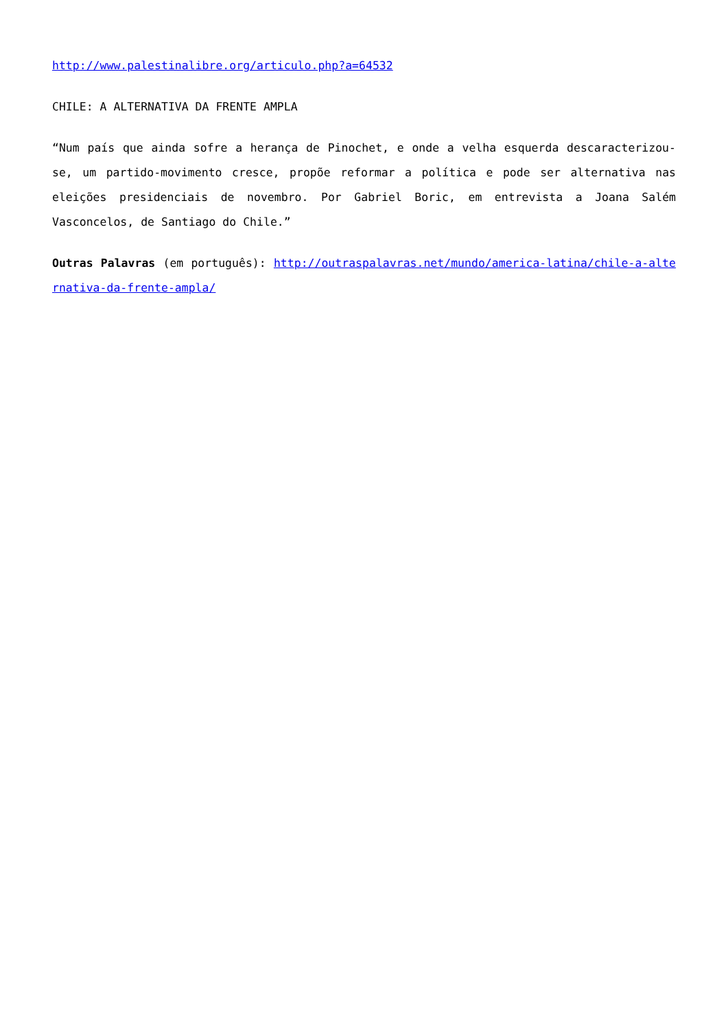http://www.palestinalibre.org/articulo.php?a=64532
CHILE: A ALTERNATIVA DA FRENTE AMPLA
“Num país que ainda sofre a herança de Pinochet, e onde a velha esquerda descaracterizou-se, um partido-movimento cresce, propõe reformar a política e pode ser alternativa nas eleições presidenciais de novembro. Por Gabriel Boric, em entrevista a Joana Salém Vasconcelos, de Santiago do Chile.”
Outras Palavras (em português): http://outraspalavras.net/mundo/america-latina/chile-a-alternativa-da-frente-ampla/